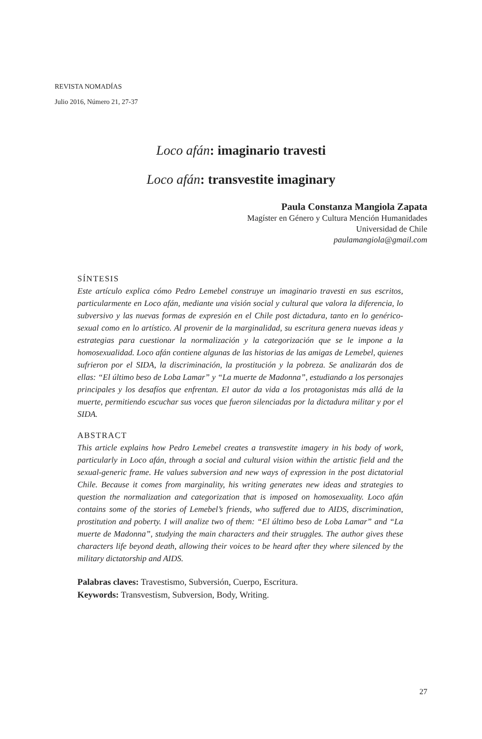REVISTA NOMADÍAS
Julio 2016, Número 21, 27-37
Loco afán: imaginario travesti
Loco afán: transvestite imaginary
Paula Constanza Mangiola Zapata
Magíster en Género y Cultura Mención Humanidades
Universidad de Chile
paulamangiola@gmail.com
SÍNTESIS
Este artículo explica cómo Pedro Lemebel construye un imaginario travesti en sus escritos, particularmente en Loco afán, mediante una visión social y cultural que valora la diferencia, lo subversivo y las nuevas formas de expresión en el Chile post dictadura, tanto en lo genérico-sexual como en lo artístico. Al provenir de la marginalidad, su escritura genera nuevas ideas y estrategias para cuestionar la normalización y la categorización que se le impone a la homosexualidad. Loco afán contiene algunas de las historias de las amigas de Lemebel, quienes sufrieron por el SIDA, la discriminación, la prostitución y la pobreza. Se analizarán dos de ellas: “El último beso de Loba Lamar” y “La muerte de Madonna”, estudiando a los personajes principales y los desafíos que enfrentan. El autor da vida a los protagonistas más allá de la muerte, permitiendo escuchar sus voces que fueron silenciadas por la dictadura militar y por el SIDA.
ABSTRACT
This article explains how Pedro Lemebel creates a transvestite imagery in his body of work, particularly in Loco afán, through a social and cultural vision within the artistic field and the sexual-generic frame. He values subversion and new ways of expression in the post dictatorial Chile. Because it comes from marginality, his writing generates new ideas and strategies to question the normalization and categorization that is imposed on homosexuality. Loco afán contains some of the stories of Lemebel’s friends, who suffered due to AIDS, discrimination, prostitution and poberty. I will analize two of them: “El último beso de Loba Lamar” and “La muerte de Madonna”, studying the main characters and their struggles. The author gives these characters life beyond death, allowing their voices to be heard after they where silenced by the military dictatorship and AIDS.
Palabras claves: Travestismo, Subversión, Cuerpo, Escritura.
Keywords: Transvestism, Subversion, Body, Writing.
27